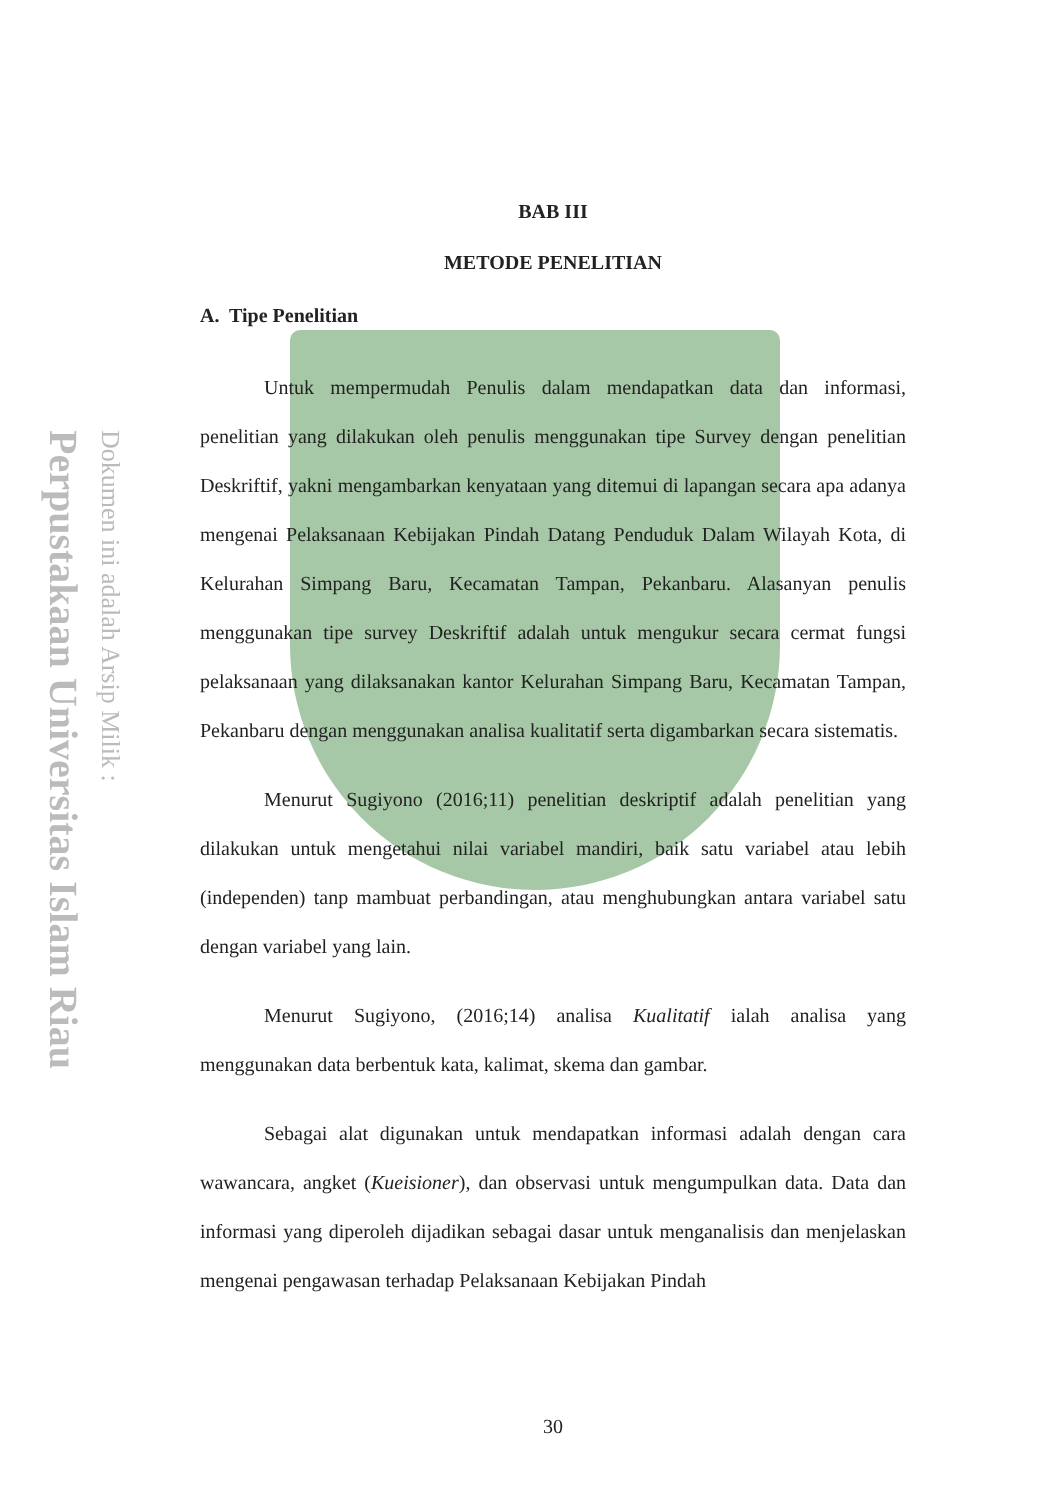Perpustakaan Universitas Islam Riau
Dokumen ini adalah Arsip Milik :
BAB III
METODE PENELITIAN
A. Tipe Penelitian
Untuk mempermudah Penulis dalam mendapatkan data dan informasi, penelitian yang dilakukan oleh penulis menggunakan tipe Survey dengan penelitian Deskriftif, yakni mengambarkan kenyataan yang ditemui di lapangan secara apa adanya mengenai Pelaksanaan Kebijakan Pindah Datang Penduduk Dalam Wilayah Kota, di Kelurahan Simpang Baru, Kecamatan Tampan, Pekanbaru. Alasanyan penulis menggunakan tipe survey Deskriftif adalah untuk mengukur secara cermat fungsi pelaksanaan yang dilaksanakan kantor Kelurahan Simpang Baru, Kecamatan Tampan, Pekanbaru dengan menggunakan analisa kualitatif serta digambarkan secara sistematis.
Menurut Sugiyono (2016;11) penelitian deskriptif adalah penelitian yang dilakukan untuk mengetahui nilai variabel mandiri, baik satu variabel atau lebih (independen) tanp mambuat perbandingan, atau menghubungkan antara variabel satu dengan variabel yang lain.
Menurut Sugiyono, (2016;14) analisa Kualitatif ialah analisa yang menggunakan data berbentuk kata, kalimat, skema dan gambar.
Sebagai alat digunakan untuk mendapatkan informasi adalah dengan cara wawancara, angket (Kueisioner), dan observasi untuk mengumpulkan data. Data dan informasi yang diperoleh dijadikan sebagai dasar untuk menganalisis dan menjelaskan mengenai pengawasan terhadap Pelaksanaan Kebijakan Pindah
30